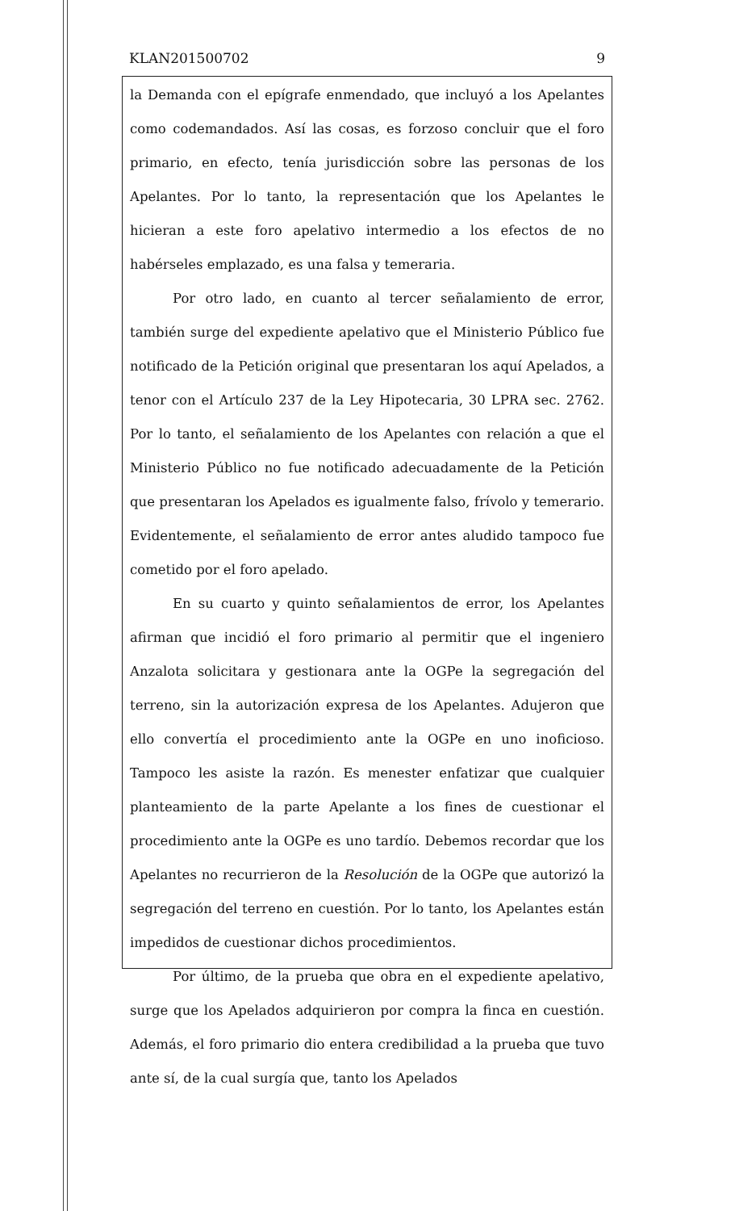KLAN201500702 9
la Demanda con el epígrafe enmendado, que incluyó a los Apelantes como codemandados. Así las cosas, es forzoso concluir que el foro primario, en efecto, tenía jurisdicción sobre las personas de los Apelantes. Por lo tanto, la representación que los Apelantes le hicieran a este foro apelativo intermedio a los efectos de no habérseles emplazado, es una falsa y temeraria.
Por otro lado, en cuanto al tercer señalamiento de error, también surge del expediente apelativo que el Ministerio Público fue notificado de la Petición original que presentaran los aquí Apelados, a tenor con el Artículo 237 de la Ley Hipotecaria, 30 LPRA sec. 2762. Por lo tanto, el señalamiento de los Apelantes con relación a que el Ministerio Público no fue notificado adecuadamente de la Petición que presentaran los Apelados es igualmente falso, frívolo y temerario. Evidentemente, el señalamiento de error antes aludido tampoco fue cometido por el foro apelado.
En su cuarto y quinto señalamientos de error, los Apelantes afirman que incidió el foro primario al permitir que el ingeniero Anzalota solicitara y gestionara ante la OGPe la segregación del terreno, sin la autorización expresa de los Apelantes. Adujeron que ello convertía el procedimiento ante la OGPe en uno inoficioso. Tampoco les asiste la razón. Es menester enfatizar que cualquier planteamiento de la parte Apelante a los fines de cuestionar el procedimiento ante la OGPe es uno tardío. Debemos recordar que los Apelantes no recurrieron de la Resolución de la OGPe que autorizó la segregación del terreno en cuestión. Por lo tanto, los Apelantes están impedidos de cuestionar dichos procedimientos.
Por último, de la prueba que obra en el expediente apelativo, surge que los Apelados adquirieron por compra la finca en cuestión. Además, el foro primario dio entera credibilidad a la prueba que tuvo ante sí, de la cual surgía que, tanto los Apelados